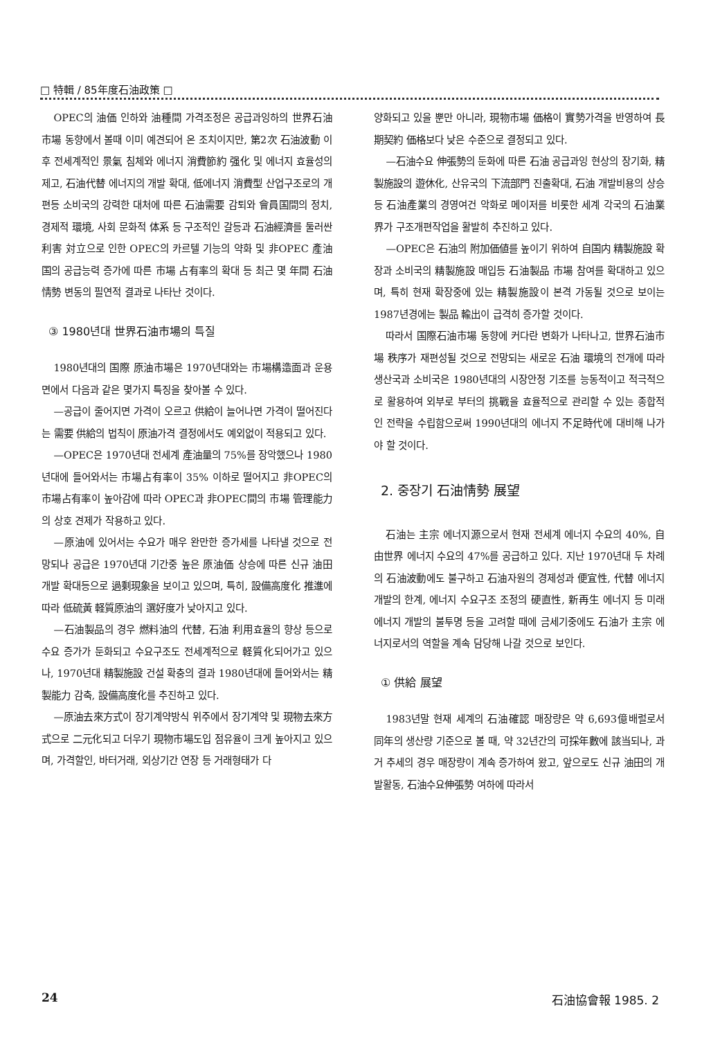□ 特輯 / 85年度石油政策 □
OPEC의 油価 인하와 油種間 가격조정은 공급과잉하의 世界石油市場 동향에서 볼때 이미 예견되어 온 조치이지만, 第2次 石油波動 이후 전세계적인 景氣 침체와 에너지 消費節約 强化 및 에너지 효율성의 제고, 石油代替 에너지의 개발 확대, 低에너지 消費型 산업구조로의 개편등 소비국의 강력한 대처에 따른 石油需要 감퇴와 會員国間의 정치, 경제적 環境, 사회 문화적 体系 등 구조적인 갈등과 石油經濟를 둘러싼 利害 対立으로 인한 OPEC의 카르텔 기능의 약화 및 非OPEC 產油国의 공급능력 증가에 따른 市場 占有率의 확대 등 최근 몇 年間 石油情勢 변동의 필연적 결과로 나타난 것이다.
③ 1980년대 世界石油市場의 특질
1980년대의 国際 原油市場은 1970년대와는 市場構造面과 운용면에서 다음과 같은 몇가지 특징을 찾아볼 수 있다.
—공급이 줄어지면 가격이 오르고 供給이 늘어나면 가격이 떨어진다는 需要 供給의 법칙이 原油가격 결정에서도 예외없이 적용되고 있다.
—OPEC은 1970년대 전세계 產油量의 75%를 장악했으나 1980년대에 들어와서는 市場占有率이 35% 이하로 떨어지고 非OPEC의 市場占有率이 높아감에 따라 OPEC과 非OPEC間의 市場 管理能力의 상호 견제가 작용하고 있다.
—原油에 있어서는 수요가 매우 완만한 증가세를 나타낼 것으로 전망되나 공급은 1970년대 기간중 높은 原油価 상승에 따른 신규 油田개발 확대등으로 過剩現象을 보이고 있으며, 특히, 設備高度化 推進에 따라 低硫黃 軽質原油의 選好度가 낮아지고 있다.
—石油製品의 경우 燃料油의 代替, 石油 利用효율의 향상 등으로 수요 증가가 둔화되고 수요구조도 전세계적으로 軽質化되어가고 있으나, 1970년대 精製施設 건설 확충의 결과 1980년대에 들어와서는 精製能力 감축, 設備高度化를 추진하고 있다.
—原油去來方式이 장기계약방식 위주에서 장기계약 및 現物去來方式으로 二元化되고 더우기 現物市場도입 점유율이 크게 높아지고 있으며, 가격할인, 바터거래, 외상기간 연장 등 거래형태가 다
양화되고 있을 뿐만 아니라, 現物市場 価格이 實勢가격을 반영하여 長期契約 価格보다 낮은 수준으로 결정되고 있다.
—石油수요 伸張勢의 둔화에 따른 石油 공급과잉 현상의 장기화, 精製施設의 遊休化, 산유국의 下流部門 진출확대, 石油 개발비용의 상승 등 石油產業의 경영여건 악화로 메이저를 비롯한 세계 각국의 石油業界가 구조개편작업을 활발히 추진하고 있다.
—OPEC은 石油의 附加価値를 높이기 위하여 自国内 精製施設 확장과 소비국의 精製施設 매입등 石油製品 市場 참여를 확대하고 있으며, 특히 현재 확장중에 있는 精製施設이 본격 가동될 것으로 보이는 1987년경에는 製品 輸出이 급격히 증가할 것이다.
따라서 国際石油市場 동향에 커다란 변화가 나타나고, 世界石油市場 秩序가 재편성될 것으로 전망되는 새로운 石油 環境의 전개에 따라 생산국과 소비국은 1980년대의 시장안정 기조를 능동적이고 적극적으로 활용하여 외부로 부터의 挑戰을 효율적으로 관리할 수 있는 종합적인 전략을 수립함으로써 1990년대의 에너지 不足時代에 대비해 나가야 할 것이다.
2. 중장기 石油情勢 展望
石油는 主宗 에너지源으로서 현재 전세계 에너지 수요의 40%, 自由世界 에너지 수요의 47%를 공급하고 있다. 지난 1970년대 두 차례의 石油波動에도 불구하고 石油자원의 경제성과 便宜性, 代替 에너지 개발의 한계, 에너지 수요구조 조정의 硬直性, 新再生 에너지 등 미래 에너지 개발의 불투명 등을 고려할 때에 금세기중에도 石油가 主宗 에너지로서의 역할을 계속 담당해 나갈 것으로 보인다.
① 供給 展望
1983년말 현재 세계의 石油確認 매장량은 약 6,693億배럴로서 同年의 생산량 기준으로 볼 때, 약 32년간의 可採年數에 該当되나, 과거 추세의 경우 매장량이 계속 증가하여 왔고, 앞으로도 신규 油田의 개발활동, 石油수요伸張勢 여하에 따라서
24 石油協會報 1985. 2